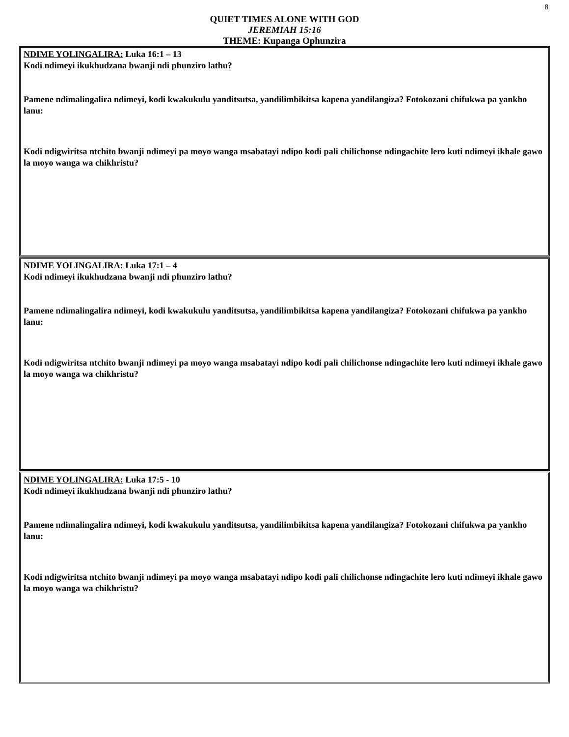8
QUIET TIMES ALONE WITH GOD
JEREMIAH 15:16
THEME: Kupanga Ophunzira
NDIME YOLINGALIRA: Luka 16:1 – 13
Kodi ndimeyi ikukhudzana bwanji ndi phunziro lathu?
Pamene ndimalingalira ndimeyi, kodi kwakukulu yanditsutsa, yandilimbikitsa kapena yandilangiza? Fotokozani chifukwa pa yankho lanu:
Kodi ndigwiritsa ntchito bwanji ndimeyi pa moyo wanga msabatayi ndipo kodi pali chilichonse ndingachite lero kuti ndimeyi ikhale gawo la moyo wanga wa chikhristu?
NDIME YOLINGALIRA: Luka 17:1 – 4
Kodi ndimeyi ikukhudzana bwanji ndi phunziro lathu?
Pamene ndimalingalira ndimeyi, kodi kwakukulu yanditsutsa, yandilimbikitsa kapena yandilangiza? Fotokozani chifukwa pa yankho lanu:
Kodi ndigwiritsa ntchito bwanji ndimeyi pa moyo wanga msabatayi ndipo kodi pali chilichonse ndingachite lero kuti ndimeyi ikhale gawo la moyo wanga wa chikhristu?
NDIME YOLINGALIRA: Luka 17:5 - 10
Kodi ndimeyi ikukhudzana bwanji ndi phunziro lathu?
Pamene ndimalingalira ndimeyi, kodi kwakukulu yanditsutsa, yandilimbikitsa kapena yandilangiza? Fotokozani chifukwa pa yankho lanu:
Kodi ndigwiritsa ntchito bwanji ndimeyi pa moyo wanga msabatayi ndipo kodi pali chilichonse ndingachite lero kuti ndimeyi ikhale gawo la moyo wanga wa chikhristu?